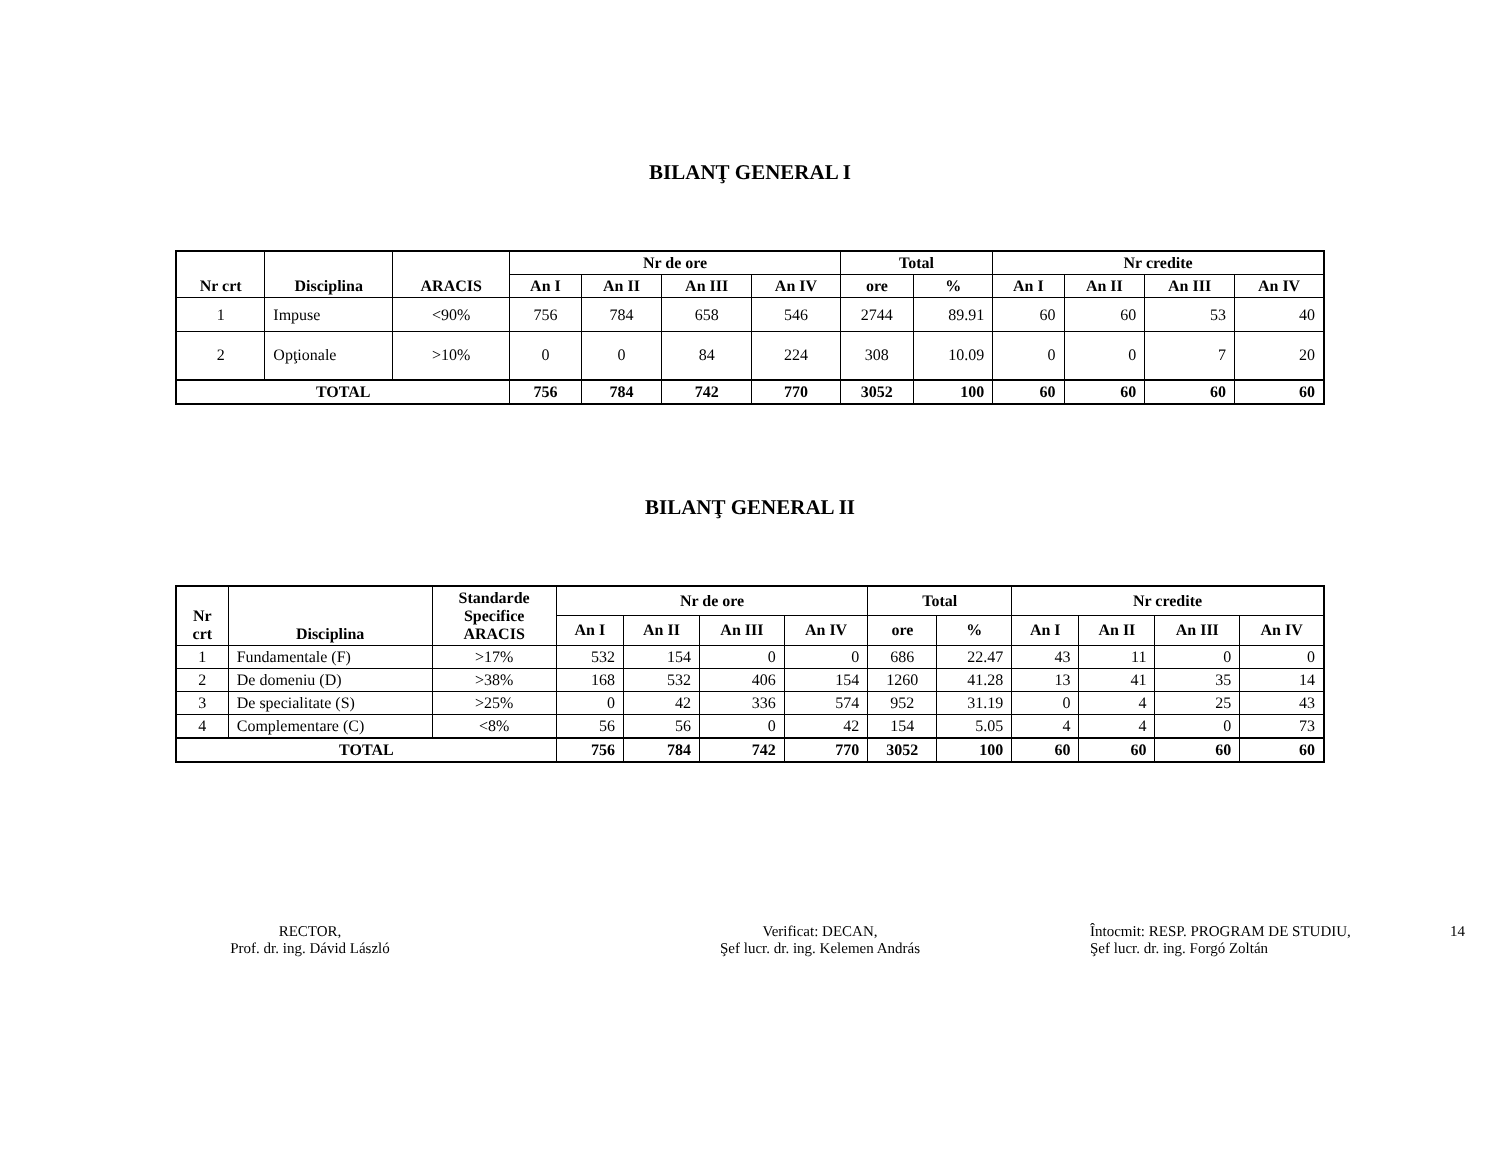BILANŢ GENERAL I
| Nr crt | Disciplina | ARACIS | Nr de ore | | | | Total | | Nr credite | | | |
| --- | --- | --- | --- | --- | --- | --- | --- | --- | --- | --- | --- | --- |
| | | | An I | An II | An III | An IV | ore | % | An I | An II | An III | An IV |
| 1 | Impuse | <90% | 756 | 784 | 658 | 546 | 2744 | 89.91 | 60 | 60 | 53 | 40 |
| 2 | Opţionale | >10% | 0 | 0 | 84 | 224 | 308 | 10.09 | 0 | 0 | 7 | 20 |
| TOTAL | | | 756 | 784 | 742 | 770 | 3052 | 100 | 60 | 60 | 60 | 60 |
BILANŢ GENERAL II
| Nr crt | Disciplina | Standarde Specifice ARACIS | Nr de ore | | | | Total | | Nr credite | | | |
| --- | --- | --- | --- | --- | --- | --- | --- | --- | --- | --- | --- | --- |
| | | | An I | An II | An III | An IV | ore | % | An I | An II | An III | An IV |
| 1 | Fundamentale (F) | >17% | 532 | 154 | 0 | 0 | 686 | 22.47 | 43 | 11 | 0 | 0 |
| 2 | De domeniu (D) | >38% | 168 | 532 | 406 | 154 | 1260 | 41.28 | 13 | 41 | 35 | 14 |
| 3 | De specialitate (S) | >25% | 0 | 42 | 336 | 574 | 952 | 31.19 | 0 | 4 | 25 | 43 |
| 4 | Complementare (C) | <8% | 56 | 56 | 0 | 42 | 154 | 5.05 | 4 | 4 | 0 | 73 |
| TOTAL | | | 756 | 784 | 742 | 770 | 3052 | 100 | 60 | 60 | 60 | 60 |
RECTOR,
Prof. dr. ing. Dávid László
Verificat: DECAN,
Şef lucr. dr. ing. Kelemen András
Întocmit: RESP. PROGRAM DE STUDIU,
Şef lucr. dr. ing. Forgó Zoltán
14